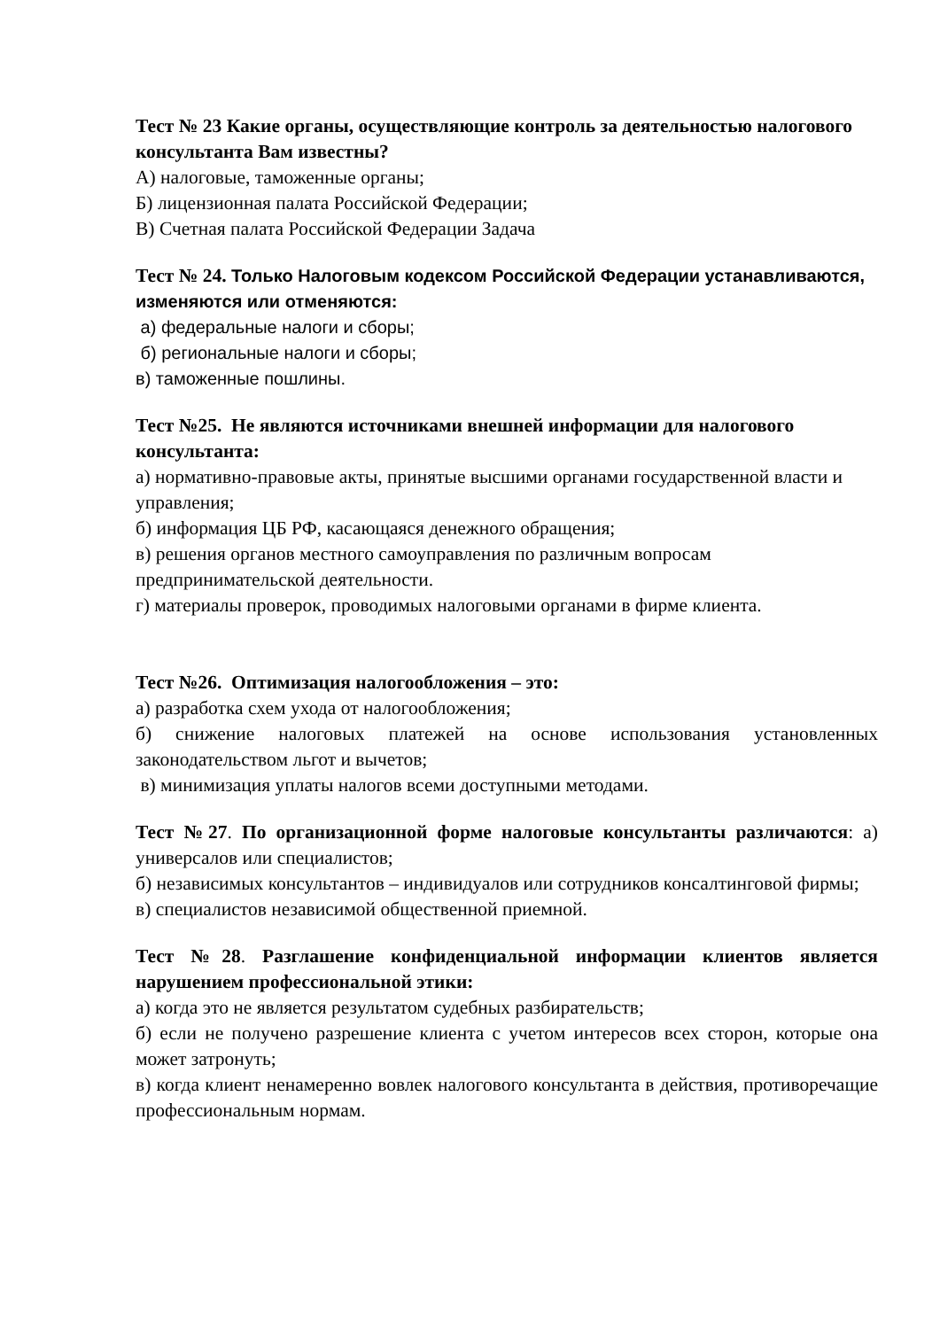Тест № 23 Какие органы, осуществляющие контроль за деятельностью налогового консультанта Вам известны?
А) налоговые, таможенные органы;
Б) лицензионная палата Российской Федерации;
В) Счетная палата Российской Федерации Задача
Тест № 24. Только Налоговым кодексом Российской Федерации устанавливаются, изменяются или отменяются:
а) федеральные налоги и сборы;
б) региональные налоги и сборы;
в) таможенные пошлины.
Тест №25. Не являются источниками внешней информации для налогового консультанта:
а) нормативно-правовые акты, принятые высшими органами государственной власти и управления;
б) информация ЦБ РФ, касающаяся денежного обращения;
в) решения органов местного самоуправления по различным вопросам предпринимательской деятельности.
г) материалы проверок, проводимых налоговыми органами в фирме клиента.
Тест №26. Оптимизация налогообложения – это:
а) разработка схем ухода от налогообложения;
б) снижение налоговых платежей на основе использования установленных законодательством льгот и вычетов;
в) минимизация уплаты налогов всеми доступными методами.
Тест №27. По организационной форме налоговые консультанты различаются: а) универсалов или специалистов;
б) независимых консультантов – индивидуалов или сотрудников консалтинговой фирмы;
в) специалистов независимой общественной приемной.
Тест №28. Разглашение конфиденциальной информации клиентов является нарушением профессиональной этики:
а) когда это не является результатом судебных разбирательств;
б) если не получено разрешение клиента с учетом интересов всех сторон, которые она может затронуть;
в) когда клиент ненамеренно вовлек налогового консультанта в действия, противоречащие профессиональным нормам.